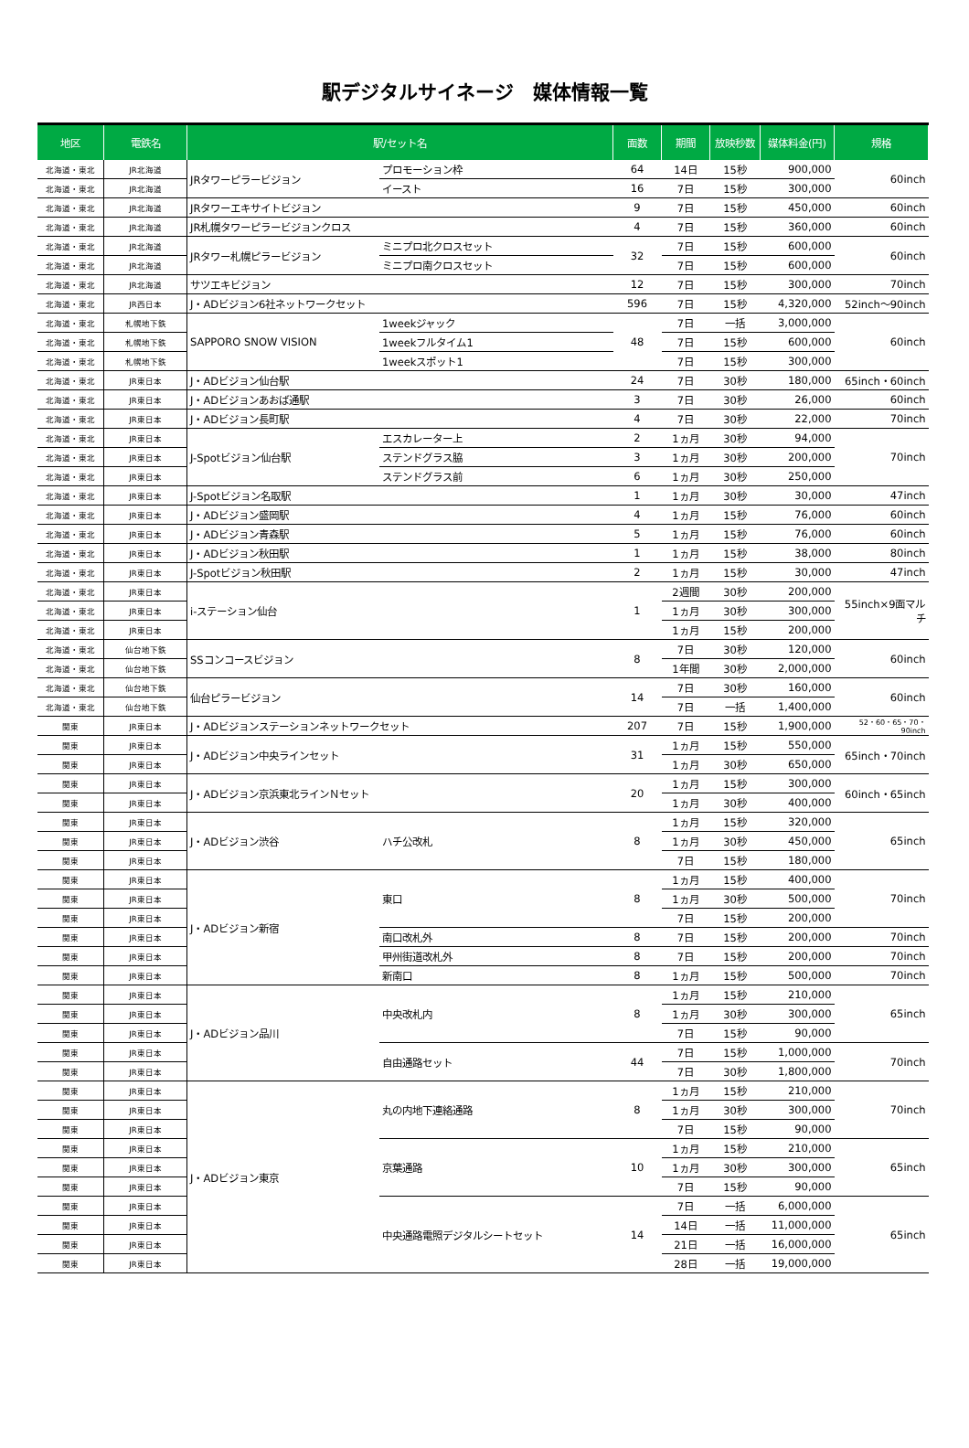駅デジタルサイネージ　媒体情報一覧
| 地区 | 電鉄名 | 駅/セット名 | | 面数 | 期間 | 放映秒数 | 媒体料金(円) | 規格 |
| --- | --- | --- | --- | --- | --- | --- | --- | --- |
| 北海道・東北 | JR北海道 | JRタワーピラービジョン | プロモーション枠 | 64 | 14日 | 15秒 | 900,000 | 60inch |
| 北海道・東北 | JR北海道 | | イースト | 16 | 7日 | 15秒 | 300,000 | |
| 北海道・東北 | JR北海道 | JRタワーエキサイトビジョン | | 9 | 7日 | 15秒 | 450,000 | 60inch |
| 北海道・東北 | JR北海道 | JR札幌タワーピラービジョンクロス | | 4 | 7日 | 15秒 | 360,000 | 60inch |
| 北海道・東北 | JR北海道 | JRタワー札幌ピラービジョン | ミニプロ北クロスセット | 32 | 7日 | 15秒 | 600,000 | 60inch |
| 北海道・東北 | JR北海道 | | ミニプロ南クロスセット | | 7日 | 15秒 | 600,000 | |
| 北海道・東北 | JR北海道 | サツエキビジョン | | 12 | 7日 | 15秒 | 300,000 | 70inch |
| 北海道・東北 | JR西日本 | J・ADビジョン6社ネットワークセット | | 596 | 7日 | 15秒 | 4,320,000 | 52inch～90inch |
| 北海道・東北 | 札幌地下鉄 | SAPPORO SNOW VISION | 1weekジャック | 48 | 7日 | 一括 | 3,000,000 | 60inch |
| 北海道・東北 | 札幌地下鉄 | | 1weekフルタイム1 | | 7日 | 15秒 | 600,000 | |
| 北海道・東北 | 札幌地下鉄 | | 1weekスポット1 | | 7日 | 15秒 | 300,000 | |
| 北海道・東北 | JR東日本 | J・ADビジョン仙台駅 | | 24 | 7日 | 30秒 | 180,000 | 65inch・60inch |
| 北海道・東北 | JR東日本 | J・ADビジョンあおば通駅 | | 3 | 7日 | 30秒 | 26,000 | 60inch |
| 北海道・東北 | JR東日本 | J・ADビジョン長町駅 | | 4 | 7日 | 30秒 | 22,000 | 70inch |
| 北海道・東北 | JR東日本 | J-Spotビジョン仙台駅 | エスカレーター上 | 2 | 1ヵ月 | 30秒 | 94,000 | 70inch |
| 北海道・東北 | JR東日本 | | ステンドグラス脇 | 3 | 1ヵ月 | 30秒 | 200,000 | |
| 北海道・東北 | JR東日本 | | ステンドグラス前 | 6 | 1ヵ月 | 30秒 | 250,000 | |
| 北海道・東北 | JR東日本 | J-Spotビジョン名取駅 | | 1 | 1ヵ月 | 30秒 | 30,000 | 47inch |
| 北海道・東北 | JR東日本 | J・ADビジョン盛岡駅 | | 4 | 1ヵ月 | 15秒 | 76,000 | 60inch |
| 北海道・東北 | JR東日本 | J・ADビジョン青森駅 | | 5 | 1ヵ月 | 15秒 | 76,000 | 60inch |
| 北海道・東北 | JR東日本 | J・ADビジョン秋田駅 | | 1 | 1ヵ月 | 15秒 | 38,000 | 80inch |
| 北海道・東北 | JR東日本 | J-Spotビジョン秋田駅 | | 2 | 1ヵ月 | 15秒 | 30,000 | 47inch |
| 北海道・東北 | JR東日本 | i-ステーション仙台 | | 1 | 2週間 | 30秒 | 200,000 | 55inch×9面マルチ |
| 北海道・東北 | JR東日本 | | | | 1ヵ月 | 30秒 | 300,000 | |
| 北海道・東北 | JR東日本 | | | | 1ヵ月 | 15秒 | 200,000 | |
| 北海道・東北 | 仙台地下鉄 | SSコンコースビジョン | | 8 | 7日 | 30秒 | 120,000 | 60inch |
| 北海道・東北 | 仙台地下鉄 | | | | 1年間 | 30秒 | 2,000,000 | |
| 北海道・東北 | 仙台地下鉄 | 仙台ピラービジョン | | 14 | 7日 | 30秒 | 160,000 | 60inch |
| 北海道・東北 | 仙台地下鉄 | | | | 7日 | 一括 | 1,400,000 | |
| 関東 | JR東日本 | J・ADビジョンステーションネットワークセット | | 207 | 7日 | 15秒 | 1,900,000 | 52・60・65・70・90inch |
| 関東 | JR東日本 | J・ADビジョン中央ラインセット | | 31 | 1ヵ月 | 15秒 | 550,000 | 65inch・70inch |
| 関東 | JR東日本 | | | | 1ヵ月 | 30秒 | 650,000 | |
| 関東 | JR東日本 | J・ADビジョン京浜東北ラインＮセット | | 20 | 1ヵ月 | 15秒 | 300,000 | 60inch・65inch |
| 関東 | JR東日本 | | | | 1ヵ月 | 30秒 | 400,000 | |
| 関東 | JR東日本 | J・ADビジョン渋谷 | ハチ公改札 | 8 | 1ヵ月 | 15秒 | 320,000 | 65inch |
| 関東 | JR東日本 | | | | 1ヵ月 | 30秒 | 450,000 | |
| 関東 | JR東日本 | | | | 7日 | 15秒 | 180,000 | |
| 関東 | JR東日本 | J・ADビジョン新宿 | 東口 | 8 | 1ヵ月 | 15秒 | 400,000 | 70inch |
| 関東 | JR東日本 | | | | 1ヵ月 | 30秒 | 500,000 | |
| 関東 | JR東日本 | | | | 7日 | 15秒 | 200,000 | |
| 関東 | JR東日本 | | 南口改札外 | 8 | 7日 | 15秒 | 200,000 | 70inch |
| 関東 | JR東日本 | | 甲州街道改札外 | 8 | 7日 | 15秒 | 200,000 | 70inch |
| 関東 | JR東日本 | | 新南口 | 8 | 1ヵ月 | 15秒 | 500,000 | 70inch |
| 関東 | JR東日本 | J・ADビジョン品川 | 中央改札内 | 8 | 1ヵ月 | 15秒 | 210,000 | 65inch |
| 関東 | JR東日本 | | | | 1ヵ月 | 30秒 | 300,000 | |
| 関東 | JR東日本 | | | | 7日 | 15秒 | 90,000 | |
| 関東 | JR東日本 | | 自由通路セット | 44 | 7日 | 15秒 | 1,000,000 | 70inch |
| 関東 | JR東日本 | | | | 7日 | 30秒 | 1,800,000 | |
| 関東 | JR東日本 | J・ADビジョン東京 | 丸の内地下連絡通路 | 8 | 1ヵ月 | 15秒 | 210,000 | 70inch |
| 関東 | JR東日本 | | | | 1ヵ月 | 30秒 | 300,000 | |
| 関東 | JR東日本 | | | | 7日 | 15秒 | 90,000 | |
| 関東 | JR東日本 | | 京葉通路 | 10 | 1ヵ月 | 15秒 | 210,000 | 65inch |
| 関東 | JR東日本 | | | | 1ヵ月 | 30秒 | 300,000 | |
| 関東 | JR東日本 | | | | 7日 | 15秒 | 90,000 | |
| 関東 | JR東日本 | | 中央通路電照デジタルシートセット | 14 | 7日 | 一括 | 6,000,000 | 65inch |
| 関東 | JR東日本 | | | | 14日 | 一括 | 11,000,000 | |
| 関東 | JR東日本 | | | | 21日 | 一括 | 16,000,000 | |
| 関東 | JR東日本 | | | | 28日 | 一括 | 19,000,000 | |